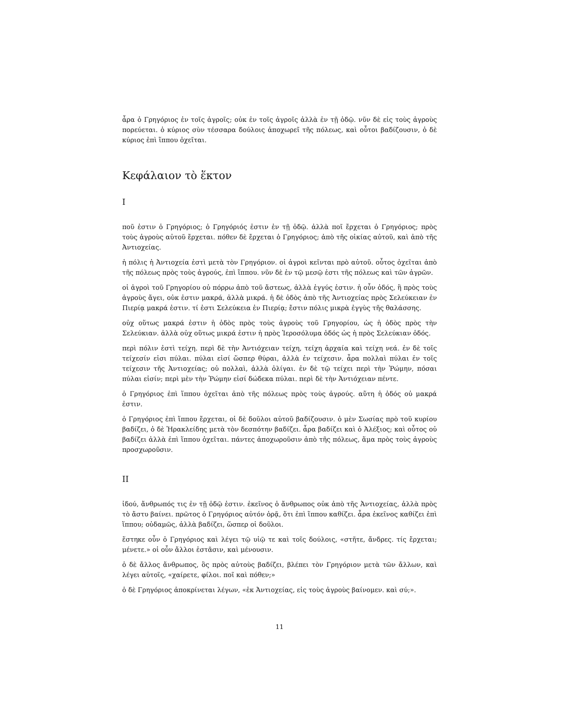ἆρα ὁ Γρηγόριος ἐν τοῖς ἀγροῖς; οὐκ ἐν τοῖς ἀγροῖς ἀλλὰ ἐν τῇ ὁδῷ. νῦν δὲ εἰς τοὺς ἀγροὺς πορεύεται. ὁ κύριος σὺν τέσσαρα δούλοις ἀποχωρεῖ τῆς πόλεως, καὶ οὗτοι βαδίζουσιν, ὁ δὲ κύριος ἐπὶ ἵππου ὀχεῖται.
Κεφάλαιον τὸ ἕκτον
I
ποῦ ἐστιν ὁ Γρηγόριος; ὁ Γρηγόριός ἐστιν ἐν τῇ ὁδῷ. ἀλλὰ ποῖ ἔρχεται ὁ Γρηγόριος; πρὸς τοὺς ἀγροὺς αὐτοῦ ἔρχεται. πόθεν δὲ ἔρχεται ὁ Γρηγόριος; ἀπὸ τῆς οἰκίας αὐτοῦ, καὶ ἀπὸ τῆς Ἀντιοχείας.
ἡ πόλις ἡ Ἀντιοχεία ἐστὶ μετὰ τὸν Γρηγόριον. οἱ ἀγροὶ κεῖνται πρὸ αὐτοῦ. οὗτος ὀχεῖται ἀπὸ τῆς πόλεως πρὸς τοὺς ἀγρούς, ἐπὶ ἵππου. νῦν δὲ ἐν τῷ μεσῷ ἐστι τῆς πόλεως καὶ τῶν ἀγρῶν.
οἱ ἀγροὶ τοῦ Γρηγορίου οὐ πόρρω ἀπὸ τοῦ ἄστεως, ἀλλὰ ἐγγύς ἐστιν. ἡ οὖν ὁδός, ἣ πρὸς τοὺς ἀγροὺς ἄγει, οὐκ ἐστιν μακρά, ἀλλὰ μικρά. ἡ δὲ ὁδὸς ἀπὸ τῆς Ἀντιοχείας πρὸς Σελεύκειαν ἐν Πιερίᾳ μακρά ἐστιν. τί ἐστι Σελεύκεια ἐν Πιερίᾳ; ἔστιν πόλις μικρὰ ἐγγὺς τῆς θαλάσσης.
οὐχ οὕτως μακρά ἐστιν ἡ ὁδὸς πρὸς τοὺς ἀγροὺς τοῦ Γρηγορίου, ὡς ἡ ὁδὸς πρὸς τὴν Σελεύκιαν. ἀλλὰ οὐχ οὕτως μικρά ἐστιν ἡ πρὸς Ἱεροσόλυμα ὁδός ὡς ἡ πρὸς Σελεύκιαν ὁδός.
περὶ πόλιν ἐστὶ τείχη. περὶ δὲ τὴν Ἀντιόχειαν τείχη, τείχη ἀρχαία καὶ τείχη νεά. ἐν δὲ τοῖς τείχεσίν εἰσι πύλαι. πύλαι εἰσί ὥσπερ θύραι, ἀλλὰ ἐν τείχεσιν. ἆρα πολλαὶ πύλαι ἐν τοῖς τείχεσιν τῆς Ἀντιοχείας; οὐ πολλαὶ, ἀλλὰ ὀλίγαι. ἐν δὲ τῷ τείχει περὶ τὴν Ῥώμην, πόσαι πύλαι εἰσίν; περὶ μὲν τὴν Ῥώμην εἰσί δώδεκα πύλαι. περὶ δὲ τὴν Ἀντιόχειαν πέντε.
ὁ Γρηγόριος ἐπὶ ἵππου ὀχεῖται ἀπὸ τῆς πόλεως πρὸς τοὺς ἀγρούς. αὕτη ἡ ὁδός οὐ μακρά ἐστιν.
ὁ Γρηγόριος ἐπὶ ἵππου ἔρχεται, οἱ δὲ δοῦλοι αὐτοῦ βαδίζουσιν. ὁ μὲν Σωσίας πρὸ τοῦ κυρίου βαδίζει, ὁ δὲ Ἡρακλείδης μετὰ τὸν δεσπότην βαδίζει. ἆρα βαδίζει καὶ ὁ Ἀλέξιος; καὶ οὗτος οὐ βαδίζει ἀλλὰ ἐπὶ ἵππου ὀχεῖται. πάντες ἀποχωροῦσιν ἀπὸ τῆς πόλεως, ἅμα πρὸς τοὺς ἀγροὺς προσχωροῦσιν.
II
ἰδού, ἄνθρωπός τις ἐν τῇ ὁδῷ ἐστιν. ἐκεῖνος ὁ ἄνθρωπος οὐκ ἀπὸ τῆς Ἀντιοχείας, ἀλλὰ πρὸς τὸ ἄστυ βαίνει. πρῶτος ὁ Γρηγόριος αὐτόν ὁρᾷ, ὅτι ἐπὶ ἵππου καθίζει. ἆρα ἐκεῖνος καθίζει ἐπὶ ἵππου; οὐδαμῶς, ἀλλὰ βαδίζει, ὥσπερ οἱ δοῦλοι.
ἕστηκε οὖν ὁ Γρηγόριος καὶ λέγει τῷ υἱῷ τε καὶ τοῖς δούλοις, «στῆτε, ἄνδρες. τίς ἔρχεται; μένετε.» οἱ οὖν ἄλλοι ἑστᾶσιν, καὶ μένουσιν.
ὁ δὲ ἄλλος ἄνθρωπος, ὃς πρὸς αὐτοὺς βαδίζει, βλέπει τὸν Γρηγόριον μετὰ τῶν ἄλλων, καὶ λέγει αὐτοῖς, «χαίρετε, φίλοι. ποῖ καὶ πόθεν;»
ὁ δὲ Γρηγόριος ἀποκρίνεται λέγων, «ἐκ Ἀντιοχείας, εἰς τοὺς ἀγροὺς βαίνομεν. καὶ σύ;».
11